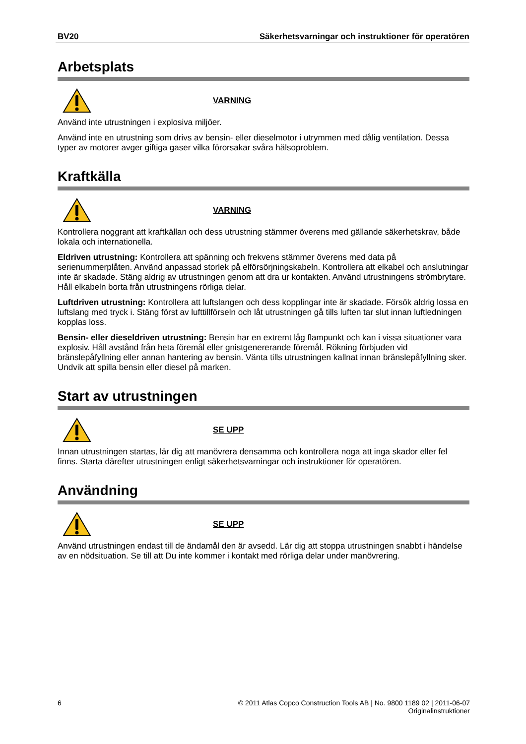BV20 Säkerhetsvarningar och instruktioner för operatören
Arbetsplats
VARNING
Använd inte utrustningen i explosiva miljöer.
Använd inte en utrustning som drivs av bensin- eller dieselmotor i utrymmen med dålig ventilation. Dessa typer av motorer avger giftiga gaser vilka förorsakar svåra hälsoproblem.
Kraftkälla
VARNING
Kontrollera noggrant att kraftkällan och dess utrustning stämmer överens med gällande säkerhetskrav, både lokala och internationella.
Eldriven utrustning: Kontrollera att spänning och frekvens stämmer överens med data på serienummerplåten. Använd anpassad storlek på elförsörjningskabeln. Kontrollera att elkabel och anslutningar inte är skadade. Stäng aldrig av utrustningen genom att dra ur kontakten. Använd utrustningens strömbrytare. Håll elkabeln borta från utrustningens rörliga delar.
Luftdriven utrustning: Kontrollera att luftslangen och dess kopplingar inte är skadade. Försök aldrig lossa en luftslang med tryck i. Stäng först av lufttillförseln och låt utrustningen gå tills luften tar slut innan luftledningen kopplas loss.
Bensin- eller dieseldriven utrustning: Bensin har en extremt låg flampunkt och kan i vissa situationer vara explosiv. Håll avstånd från heta föremål eller gnistgenererande föremål. Rökning förbjuden vid bränslepåfyllning eller annan hantering av bensin. Vänta tills utrustningen kallnat innan bränslepåfyllning sker. Undvik att spilla bensin eller diesel på marken.
Start av utrustningen
SE UPP
Innan utrustningen startas, lär dig att manövrera densamma och kontrollera noga att inga skador eller fel finns. Starta därefter utrustningen enligt säkerhetsvarningar och instruktioner för operatören.
Användning
SE UPP
Använd utrustningen endast till de ändamål den är avsedd. Lär dig att stoppa utrustningen snabbt i händelse av en nödsituation. Se till att Du inte kommer i kontakt med rörliga delar under manövrering.
6 © 2011 Atlas Copco Construction Tools AB | No. 9800 1189 02 | 2011-06-07
Originalinstruktioner